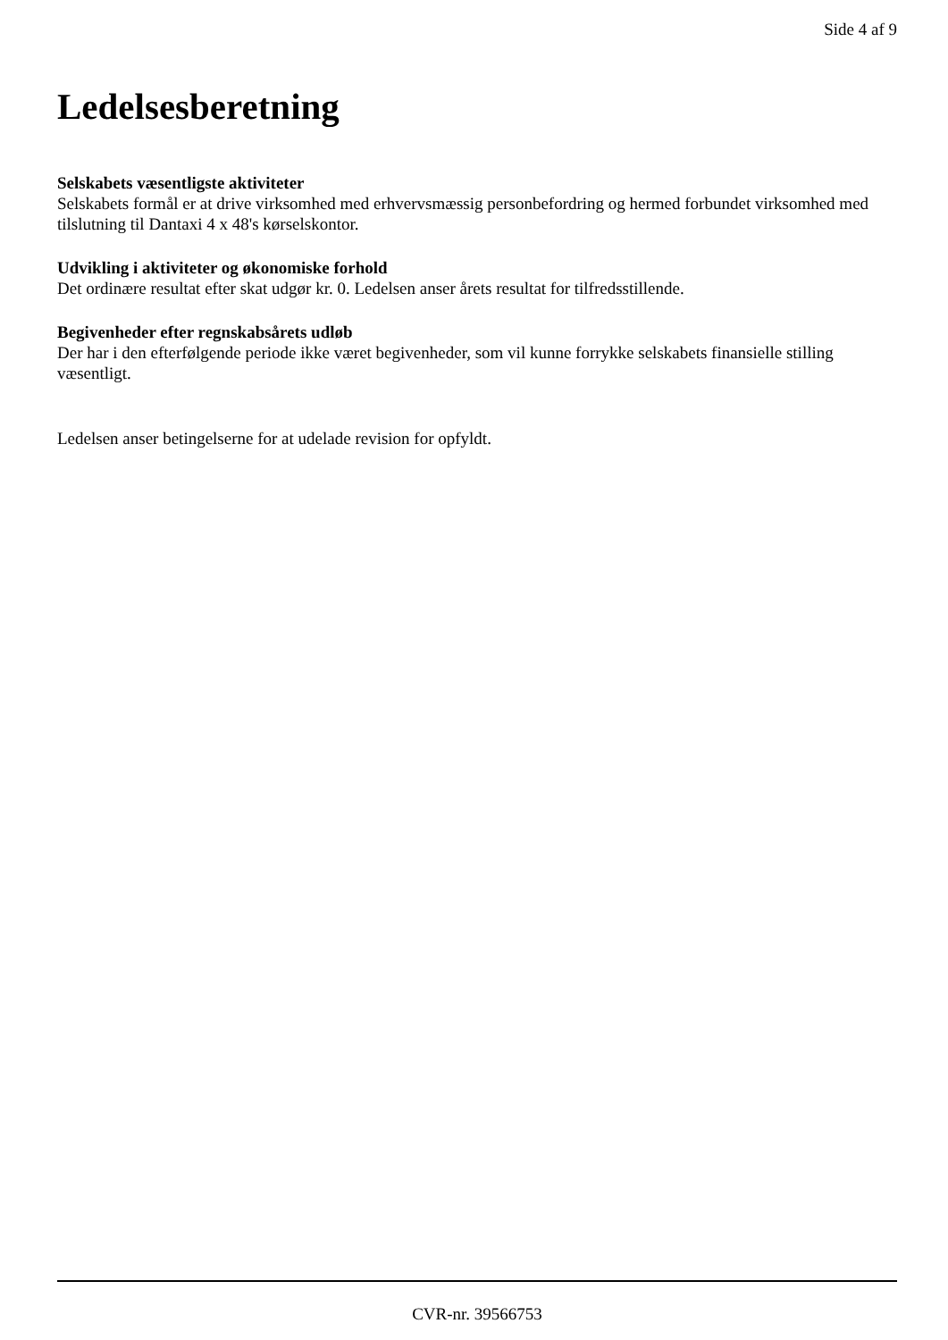Side 4 af 9
Ledelsesberetning
Selskabets væsentligste aktiviteter
Selskabets formål er at drive virksomhed med erhvervsmæssig personbefordring og hermed forbundet virksomhed med tilslutning til Dantaxi 4 x 48's kørselskontor.
Udvikling i aktiviteter og økonomiske forhold
Det ordinære resultat efter skat udgør kr. 0. Ledelsen anser årets resultat for tilfredsstillende.
Begivenheder efter regnskabsårets udløb
Der har i den efterfølgende periode ikke været begivenheder, som vil kunne forrykke selskabets finansielle stilling væsentligt.
Ledelsen anser betingelserne for at udelade revision for opfyldt.
CVR-nr. 39566753